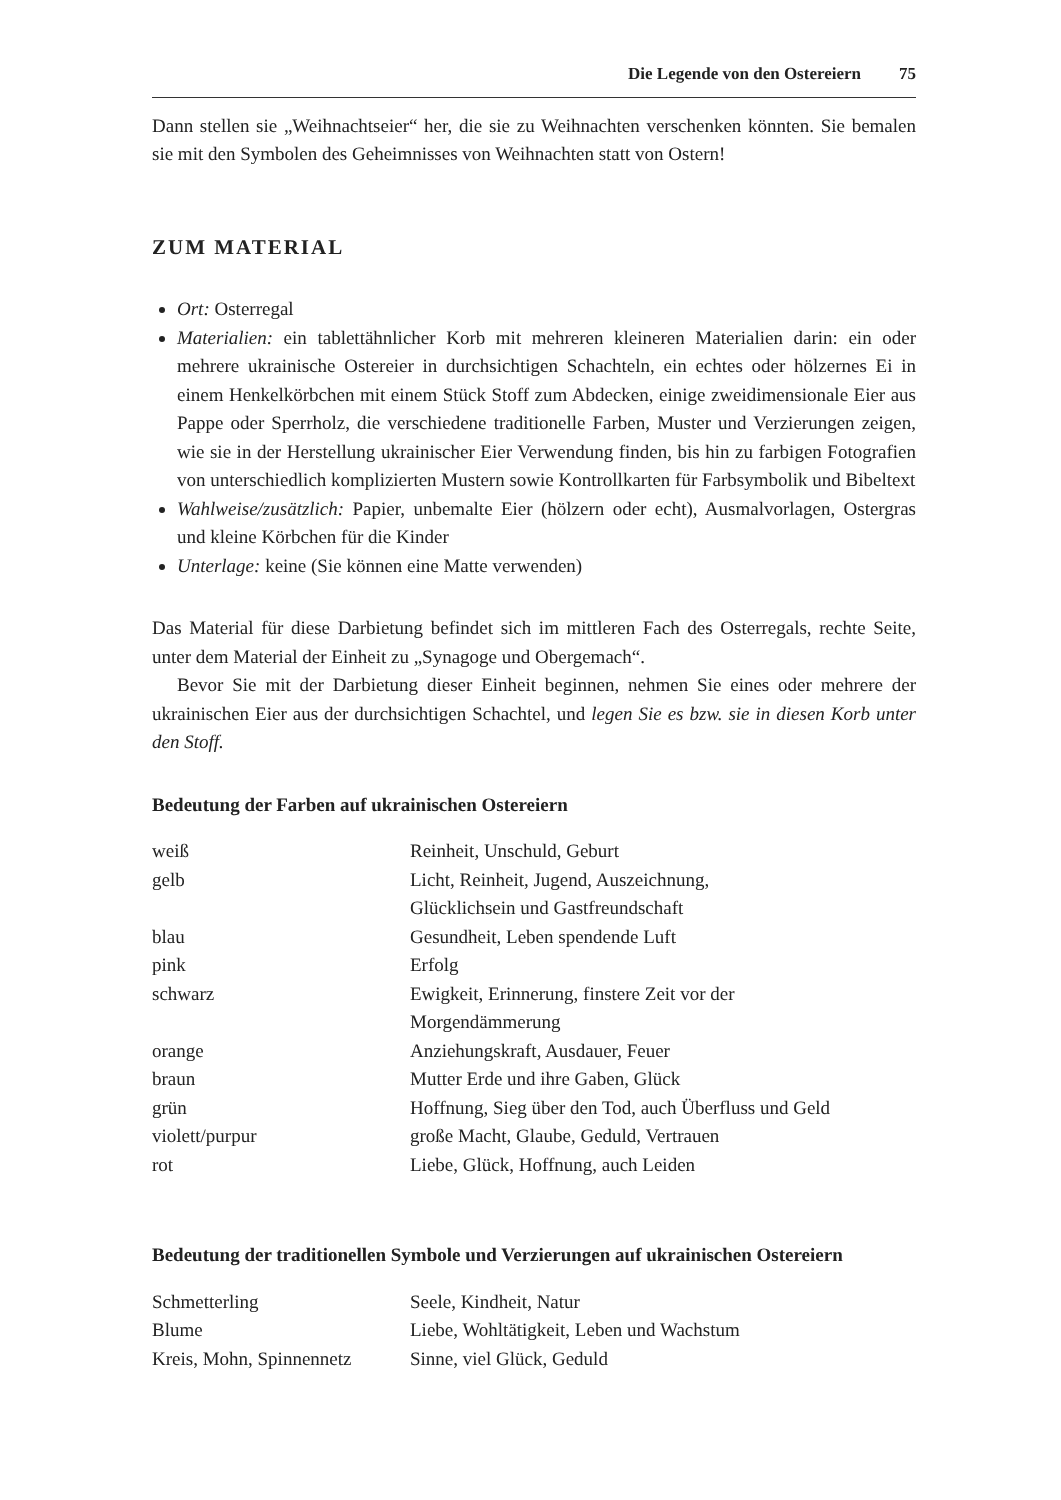Die Legende von den Ostereiern 75
Dann stellen sie „Weihnachtseier“ her, die sie zu Weihnachten verschenken könnten. Sie bemalen sie mit den Symbolen des Geheimnisses von Weihnachten statt von Ostern!
ZUM MATERIAL
Ort: Osterregal
Materialien: ein tablettähnlicher Korb mit mehreren kleineren Materialien darin: ein oder mehrere ukrainische Ostereier in durchsichtigen Schachteln, ein echtes oder hölzernes Ei in einem Henkelkörbchen mit einem Stück Stoff zum Abdecken, einige zweidimensionale Eier aus Pappe oder Sperrholz, die verschiedene traditionelle Farben, Muster und Verzierungen zeigen, wie sie in der Herstellung ukrainischer Eier Verwendung finden, bis hin zu farbigen Fotografien von unterschiedlich komplizierten Mustern sowie Kontrollkarten für Farbsymbolik und Bibeltext
Wahlweise/zusätzlich: Papier, unbemalte Eier (hölzern oder echt), Ausmalvorlagen, Ostergras und kleine Körbchen für die Kinder
Unterlage: keine (Sie können eine Matte verwenden)
Das Material für diese Darbietung befindet sich im mittleren Fach des Osterregals, rechte Seite, unter dem Material der Einheit zu „Synagoge und Obergemach“.
Bevor Sie mit der Darbietung dieser Einheit beginnen, nehmen Sie eines oder mehrere der ukrainischen Eier aus der durchsichtigen Schachtel, und legen Sie es bzw. sie in diesen Korb unter den Stoff.
Bedeutung der Farben auf ukrainischen Ostereiern
| weiß | Reinheit, Unschuld, Geburt |
| gelb | Licht, Reinheit, Jugend, Auszeichnung, Glücklichsein und Gastfreundschaft |
| blau | Gesundheit, Leben spendende Luft |
| pink | Erfolg |
| schwarz | Ewigkeit, Erinnerung, finstere Zeit vor der Morgendämmerung |
| orange | Anziehungskraft, Ausdauer, Feuer |
| braun | Mutter Erde und ihre Gaben, Glück |
| grün | Hoffnung, Sieg über den Tod, auch Überfluss und Geld |
| violett/purpur | große Macht, Glaube, Geduld, Vertrauen |
| rot | Liebe, Glück, Hoffnung, auch Leiden |
Bedeutung der traditionellen Symbole und Verzierungen auf ukrainischen Ostereiern
| Schmetterling | Seele, Kindheit, Natur |
| Blume | Liebe, Wohltätigkeit, Leben und Wachstum |
| Kreis, Mohn, Spinnennetz | Sinne, viel Glück, Geduld |